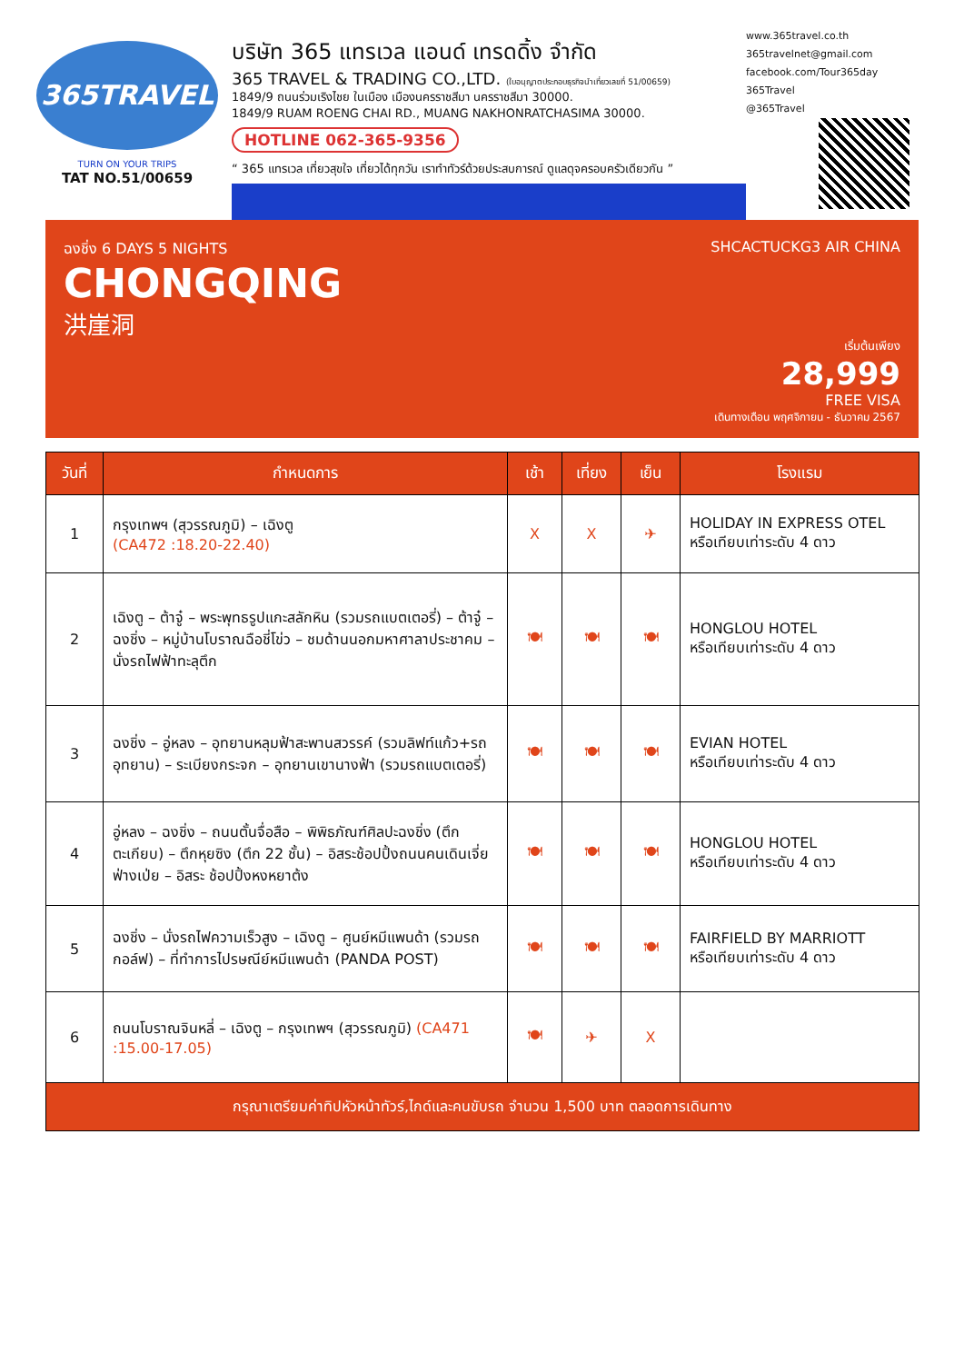365TRAVEL
TURN ON YOUR TRIPS
TAT NO.51/00659
บริษัท 365 แทรเวล แอนด์ เทรดดิ้ง จำกัด
365 TRAVEL & TRADING CO.,LTD. (ใบอนุญาตประกอบธุรกิจนำเที่ยวเลขที่ 51/00659)
1849/9 ถนนร่วมเริงไชย ในเมือง เมืองนครราชสีมา นครราชสีมา 30000.
1849/9 RUAM ROENG CHAI RD., MUANG NAKHONRATCHASIMA 30000.
HOTLINE 062-365-9356
“ 365 แทรเวล เที่ยวสุขใจ เที่ยวได้ทุกวัน เราทำทัวร์ด้วยประสบการณ์ ดูแลดุจครอบครัวเดียวกัน ”
www.365travel.co.th
365travelnet@gmail.com
facebook.com/Tour365day
365Travel
@365Travel
ฉงชิ่ง 6 DAYS 5 NIGHTS
CHONGQING
洪崖洞
SHCACTUCKG3 AIR CHINA
เริ่มต้นเพียง
28,999
FREE VISA
เดินทางเดือน พฤศจิกายน - ธันวาคม 2567
| วันที่ | กำหนดการ | เช้า | เที่ยง | เย็น | โรงแรม |
| --- | --- | --- | --- | --- | --- |
| 1 | กรุงเทพฯ (สุวรรณภูมิ) – เฉิงตู (CA472 :18.20-22.40) | X | X | ✈ | HOLIDAY IN EXPRESS OTEL หรือเทียบเท่าระดับ 4 ดาว |
| 2 | เฉิงตู – ต้าจู๋ – พระพุทธรูปแกะสลักหิน (รวมรถแบตเตอรี่) – ต้าจู๋ – ฉงชิ่ง – หมู่บ้านโบราณฉือชี่โข่ว – ชมด้านนอกมหาศาลาประชาคม – นั่งรถไฟฟ้าทะลุตึก | 🍽 | 🍽 | 🍽 | HONGLOU HOTEL หรือเทียบเท่าระดับ 4 ดาว |
| 3 | ฉงชิ่ง – อู่หลง – อุทยานหลุมฟ้าสะพานสวรรค์ (รวมลิฟท์แก้ว+รถอุทยาน) – ระเบียงกระจก – อุทยานเขานางฟ้า (รวมรถแบตเตอรี่) | 🍽 | 🍽 | 🍽 | EVIAN HOTEL หรือเทียบเท่าระดับ 4 ดาว |
| 4 | อู่หลง – ฉงชิ่ง – ถนนตั้นจื่อสือ – พิพิธภัณฑ์ศิลปะฉงชิ่ง (ตึกตะเกียบ) – ตึกหุยซิง (ตึก 22 ชั้น) – อิสระช้อปปิ้งถนนคนเดินเจี่ยฟ่างเป่ย – อิสระ ช้อปปิ้งหงหยาต้ง | 🍽 | 🍽 | 🍽 | HONGLOU HOTEL หรือเทียบเท่าระดับ 4 ดาว |
| 5 | ฉงชิ่ง – นั่งรถไฟความเร็วสูง – เฉิงตู – ศูนย์หมีแพนด้า (รวมรถกอล์ฟ) – ที่ทำการไปรษณีย์หมีแพนด้า (PANDA POST) | 🍽 | 🍽 | 🍽 | FAIRFIELD BY MARRIOTT หรือเทียบเท่าระดับ 4 ดาว |
| 6 | ถนนโบราณจินหลี่ – เฉิงตู – กรุงเทพฯ (สุวรรณภูมิ) (CA471 :15.00-17.05) | 🍽 | ✈ | X | |
| กรุณาเตรียมค่าทิปหัวหน้าทัวร์,ไกด์และคนขับรถ จำนวน 1,500 บาท ตลอดการเดินทาง | | | | | |